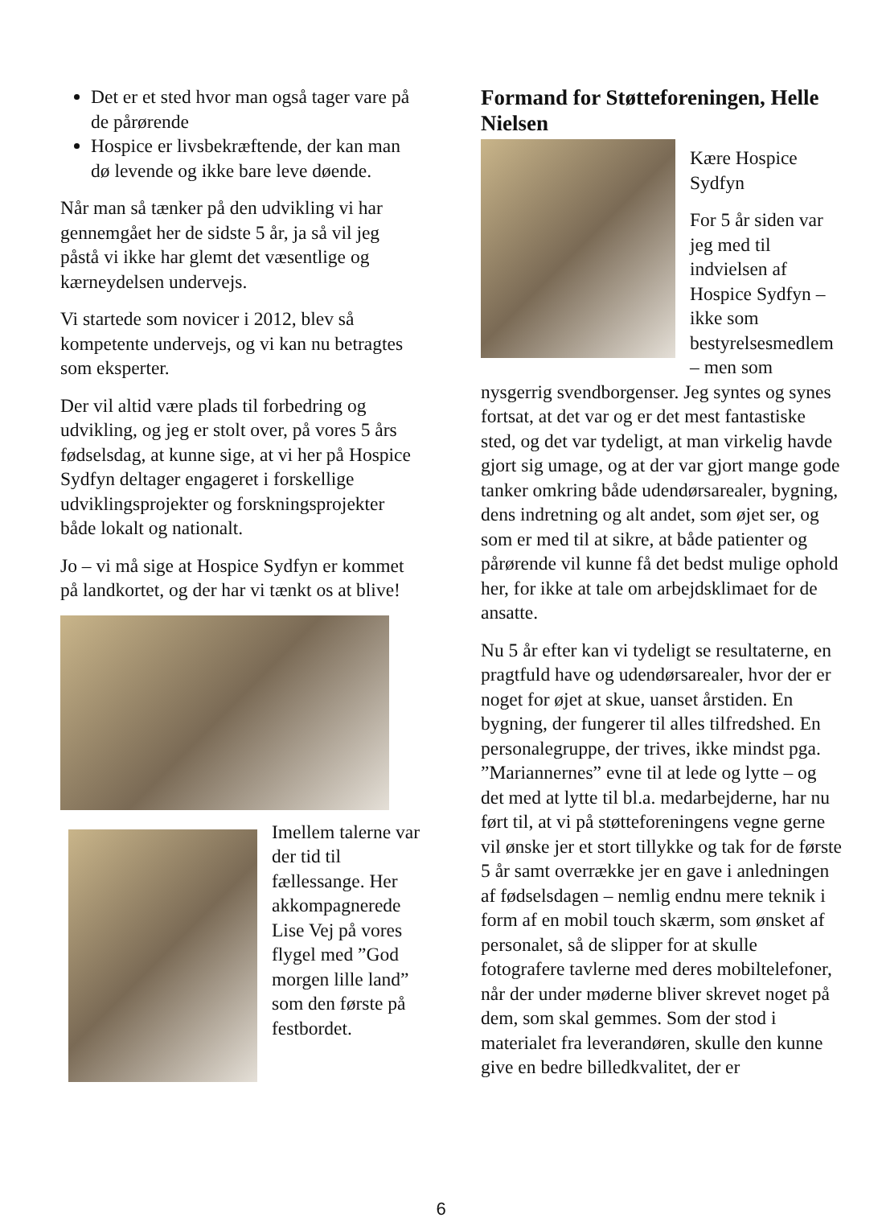Det er et sted hvor man også tager vare på de pårørende
Hospice er livsbekræftende, der kan man dø levende og ikke bare leve døende.
Når man så tænker på den udvikling vi har gennemgået her de sidste 5 år, ja så vil jeg påstå vi ikke har glemt det væsentlige og kærneydelsen undervejs.
Vi startede som novicer i 2012, blev så kompetente undervejs, og vi kan nu betragtes som eksperter.
Der vil altid være plads til forbedring og udvikling, og jeg er stolt over, på vores 5 års fødselsdag, at kunne sige, at vi her på Hospice Sydfyn deltager engageret i forskellige udviklingsprojekter og forskningsprojekter både lokalt og nationalt.
Jo – vi må sige at Hospice Sydfyn er kommet på landkortet, og der har vi tænkt os at blive!
Imellem talerne var der tid til fællessange. Her akkompagnerede Lise Vej på vores flygel med ”God morgen lille land” som den første på festbordet.
Formand for Støtteforeningen, Helle Nielsen
Kære Hospice Sydfyn
For 5 år siden var jeg med til indvielsen af Hospice Sydfyn – ikke som bestyrelsesmedlem – men som nysgerrig svendborgenser. Jeg syntes og synes fortsat, at det var og er det mest fantastiske sted, og det var tydeligt, at man virkelig havde gjort sig umage, og at der var gjort mange gode tanker omkring både udendørsarealer, bygning, dens indretning og alt andet, som øjet ser, og som er med til at sikre, at både patienter og pårørende vil kunne få det bedst mulige ophold her, for ikke at tale om arbejdsklimaet for de ansatte.
Nu 5 år efter kan vi tydeligt se resultaterne, en pragtfuld have og udendørsarealer, hvor der er noget for øjet at skue, uanset årstiden. En bygning, der fungerer til alles tilfredshed. En personalegruppe, der trives, ikke mindst pga. ”Mariannernes” evne til at lede og lytte – og det med at lytte til bl.a. medarbejderne, har nu ført til, at vi på støtteforeningens vegne gerne vil ønske jer et stort tillykke og tak for de første 5 år samt overrække jer en gave i anledningen af fødselsdagen – nemlig endnu mere teknik i form af en mobil touch skærm, som ønsket af personalet, så de slipper for at skulle fotografere tavlerne med deres mobiltelefoner, når der under møderne bliver skrevet noget på dem, som skal gemmes. Som der stod i materialet fra leverandøren, skulle den kunne give en bedre billedkvalitet, der er
6